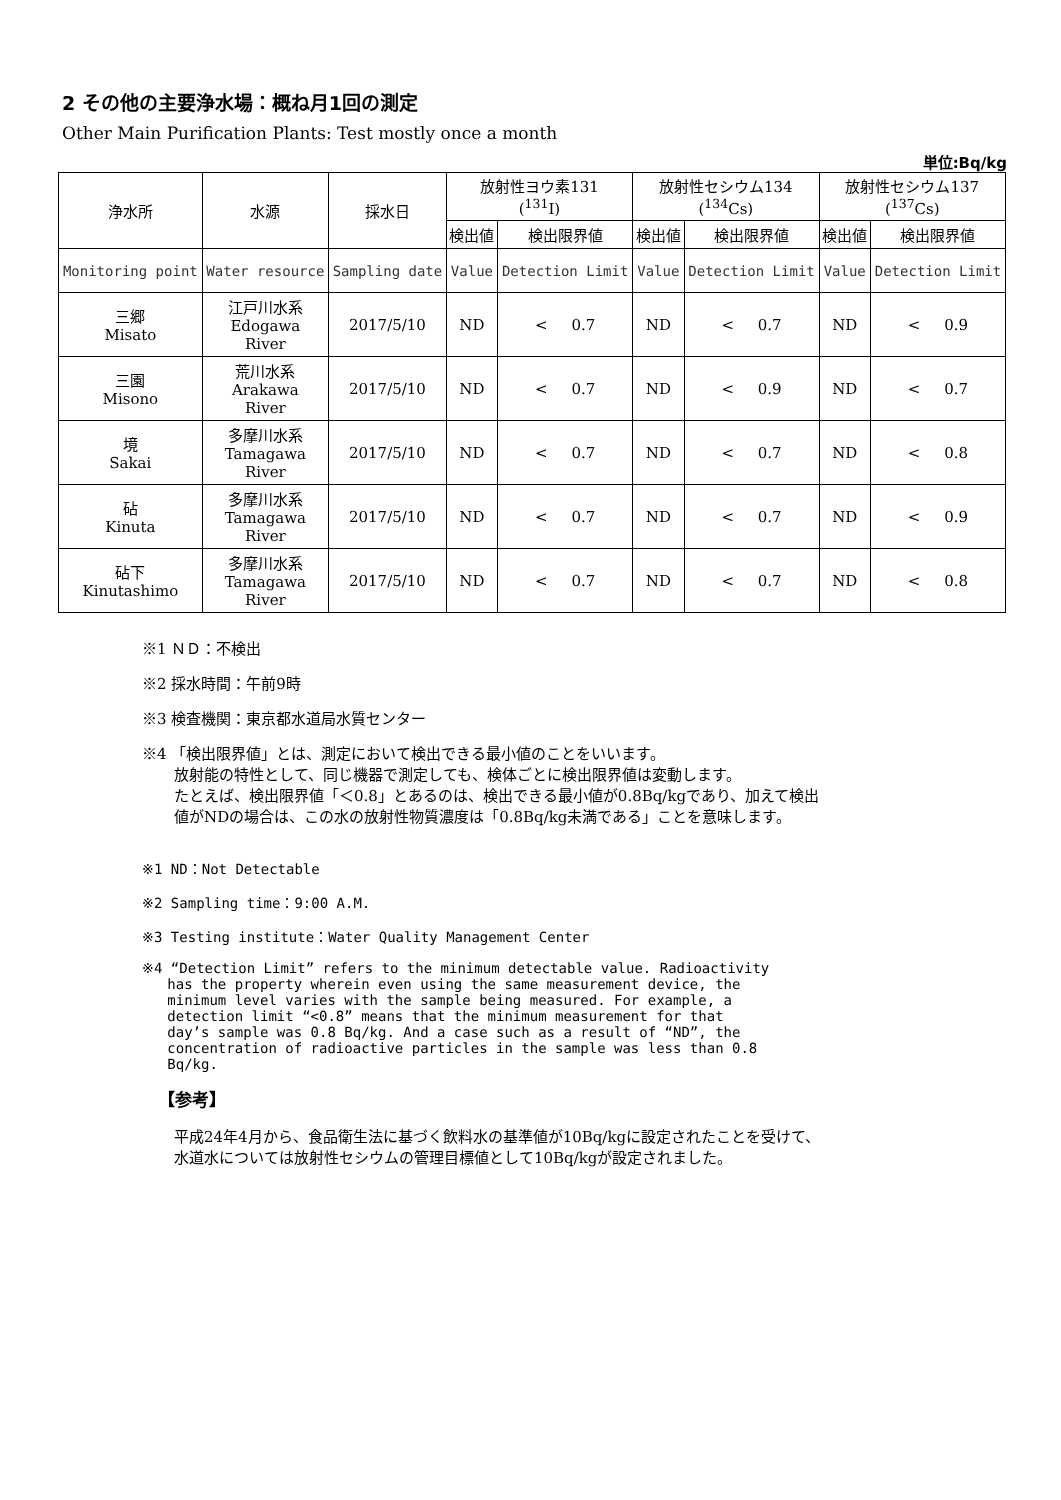2 その他の主要浄水場：概ね月1回の測定
Other Main Purification Plants: Test mostly once a month
単位:Bq/kg
| 浄水所 | 水源 | 採水日 | 放射性ヨウ素131 (<sup>131</sup>I) | | 放射性セシウム134 (<sup>134</sup>Cs) | | 放射性セシウム137 (<sup>137</sup>Cs) | |
| --- | --- | --- | --- | --- | --- | --- | --- | --- |
| | | | 検出値 | 検出限界値 | 検出値 | 検出限界値 | 検出値 | 検出限界値 |
| Monitoring point | Water resource | Sampling date | Value | Detection Limit | Value | Detection Limit | Value | Detection Limit |
| 三郷 Misato | 江戸川水系 Edogawa River | 2017/5/10 | ND | < 0.7 | ND | < 0.7 | ND | < 0.9 |
| 三園 Misono | 荒川水系 Arakawa River | 2017/5/10 | ND | < 0.7 | ND | < 0.9 | ND | < 0.7 |
| 境 Sakai | 多摩川水系 Tamagawa River | 2017/5/10 | ND | < 0.7 | ND | < 0.7 | ND | < 0.8 |
| 砧 Kinuta | 多摩川水系 Tamagawa River | 2017/5/10 | ND | < 0.7 | ND | < 0.7 | ND | < 0.9 |
| 砧下 Kinutashimo | 多摩川水系 Tamagawa River | 2017/5/10 | ND | < 0.7 | ND | < 0.7 | ND | < 0.8 |
※1 ＮＤ：不検出
※2 採水時間：午前9時
※3 検査機関：東京都水道局水質センター
※4 「検出限界値」とは、測定において検出できる最小値のことをいいます。
放射能の特性として、同じ機器で測定しても、検体ごとに検出限界値は変動します。
たとえば、検出限界値「＜0.8」とあるのは、検出できる最小値が0.8Bq/kgであり、加えて検出
値がNDの場合は、この水の放射性物質濃度は「0.8Bq/kg未満である」ことを意味します。
※1 ND：Not Detectable
※2 Sampling time：9:00 A.M.
※3 Testing institute：Water Quality Management Center
※4 “Detection Limit” refers to the minimum detectable value. Radioactivity
has the property wherein even using the same measurement device, the
minimum level varies with the sample being measured. For example, a
detection limit “<0.8” means that the minimum measurement for that
day’s sample was 0.8 Bq/kg. And a case such as a result of “ND”, the
concentration of radioactive particles in the sample was less than 0.8
Bq/kg.
【参考】
平成24年4月から、食品衛生法に基づく飲料水の基準値が10Bq/kgに設定されたことを受けて、
水道水については放射性セシウムの管理目標値として10Bq/kgが設定されました。